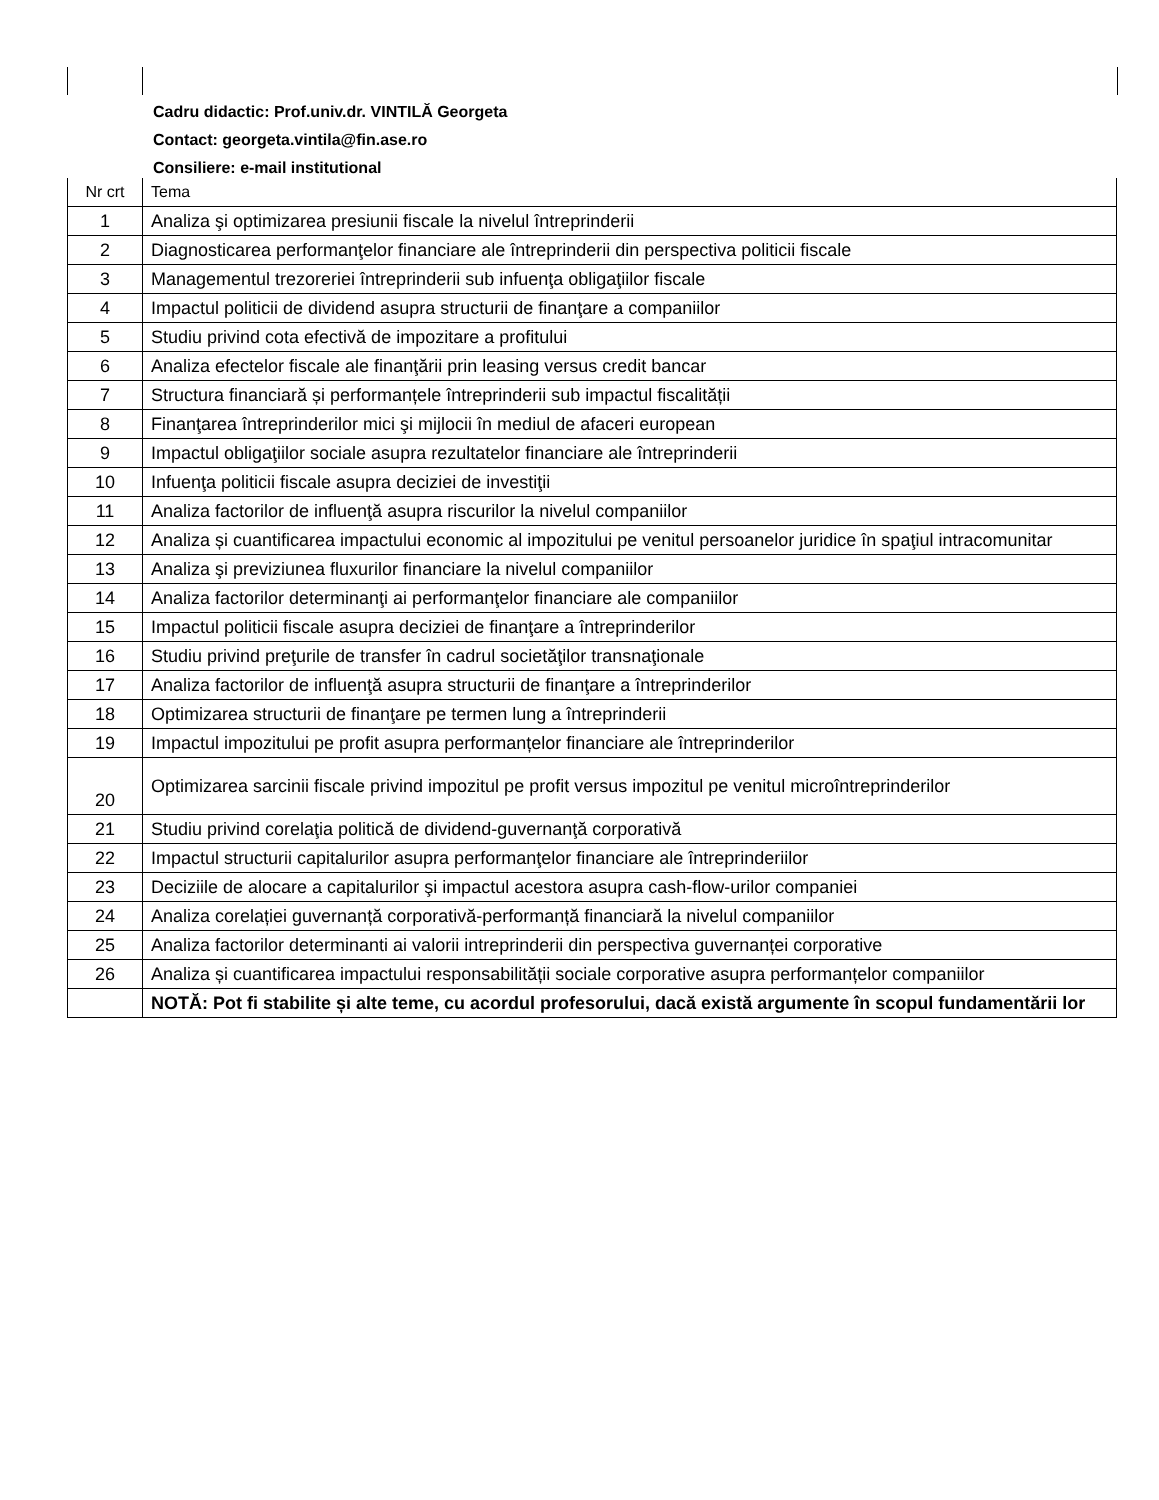Cadru didactic: Prof.univ.dr. VINTILĂ Georgeta
Contact: georgeta.vintila@fin.ase.ro
Consiliere: e-mail institutional
| Nr crt | Tema |
| --- | --- |
| 1 | Analiza şi optimizarea presiunii fiscale la nivelul întreprinderii |
| 2 | Diagnosticarea performanţelor financiare ale întreprinderii din perspectiva politicii fiscale |
| 3 | Managementul trezoreriei întreprinderii sub infuenţa obligaţiilor fiscale |
| 4 | Impactul politicii de dividend asupra structurii de finanţare a companiilor |
| 5 | Studiu privind cota efectivă de impozitare a profitului |
| 6 | Analiza efectelor fiscale ale finanţării prin leasing versus credit bancar |
| 7 | Structura financiară și performanțele întreprinderii sub impactul fiscalității |
| 8 | Finanţarea întreprinderilor mici şi mijlocii în mediul de afaceri european |
| 9 | Impactul obligaţiilor sociale asupra rezultatelor financiare ale întreprinderii |
| 10 | Infuenţa politicii fiscale asupra deciziei de investiţii |
| 11 | Analiza factorilor de influenţă asupra riscurilor la nivelul companiilor |
| 12 | Analiza și cuantificarea impactului economic al impozitului pe venitul persoanelor juridice în spaţiul intracomunitar |
| 13 | Analiza şi previziunea fluxurilor financiare la nivelul companiilor |
| 14 | Analiza factorilor determinanţi ai performanţelor financiare ale companiilor |
| 15 | Impactul politicii fiscale asupra deciziei de finanţare a întreprinderilor |
| 16 | Studiu privind preţurile de transfer în cadrul societăţilor transnaţionale |
| 17 | Analiza factorilor de influenţă asupra structurii de finanţare a întreprinderilor |
| 18 | Optimizarea structurii de finanţare pe termen lung a întreprinderii |
| 19 | Impactul impozitului pe profit asupra performanțelor financiare ale întreprinderilor |
| 20 | Optimizarea sarcinii fiscale privind impozitul pe profit versus impozitul pe venitul microîntreprinderilor |
| 21 | Studiu privind corelaţia politică de dividend-guvernanţă corporativă |
| 22 | Impactul structurii capitalurilor asupra performanţelor financiare ale întreprinderiilor |
| 23 | Deciziile de alocare a capitalurilor şi impactul acestora asupra cash-flow-urilor companiei |
| 24 | Analiza corelației guvernanță corporativă-performanță financiară la nivelul companiilor |
| 25 | Analiza factorilor determinanti ai valorii intreprinderii din perspectiva guvernanței corporative |
| 26 | Analiza și cuantificarea impactului responsabilității sociale corporative asupra performanțelor companiilor |
| | NOTĂ: Pot fi stabilite și alte teme, cu acordul profesorului, dacă există argumente în scopul fundamentării lor |